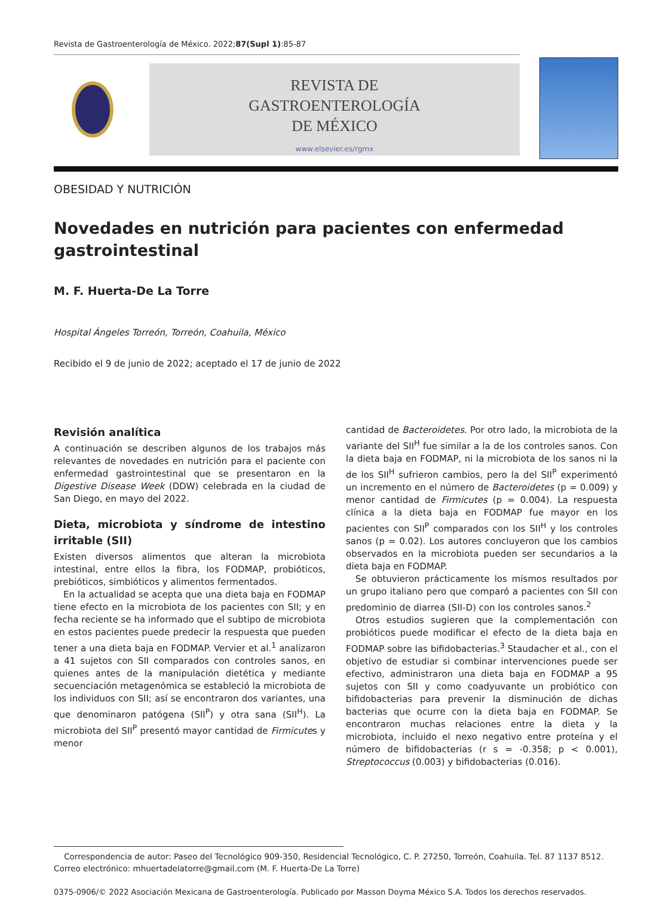Revista de Gastroenterología de México. 2022;87(Supl 1):85-87
REVISTA DE
GASTROENTEROLOGÍA
DE MÉXICO
www.elsevier.es/rgmx
OBESIDAD Y NUTRICIÓN
Novedades en nutrición para pacientes con enfermedad gastrointestinal
M. F. Huerta-De La Torre
Hospital Ángeles Torreón, Torreón, Coahuila, México
Recibido el 9 de junio de 2022; aceptado el 17 de junio de 2022
Revisión analítica
A continuación se describen algunos de los trabajos más relevantes de novedades en nutrición para el paciente con enfermedad gastrointestinal que se presentaron en la Digestive Disease Week (DDW) celebrada en la ciudad de San Diego, en mayo del 2022.
Dieta, microbiota y síndrome de intestino irritable (SII)
Existen diversos alimentos que alteran la microbiota intestinal, entre ellos la fibra, los FODMAP, probióticos, prebióticos, simbióticos y alimentos fermentados.
En la actualidad se acepta que una dieta baja en FODMAP tiene efecto en la microbiota de los pacientes con SII; y en fecha reciente se ha informado que el subtipo de microbiota en estos pacientes puede predecir la respuesta que pueden tener a una dieta baja en FODMAP. Vervier et al.<sup>1</sup> analizaron a 41 sujetos con SII comparados con controles sanos, en quienes antes de la manipulación dietética y mediante secuenciación metagenómica se estableció la microbiota de los individuos con SII; así se encontraron dos variantes, una que denominaron patógena (SII<sup>P</sup>) y otra sana (SII<sup>H</sup>). La microbiota del SII<sup>P</sup> presentó mayor cantidad de Firmicutes y menor
cantidad de Bacteroidetes. Por otro lado, la microbiota de la variante del SII<sup>H</sup> fue similar a la de los controles sanos. Con la dieta baja en FODMAP, ni la microbiota de los sanos ni la de los SII<sup>H</sup> sufrieron cambios, pero la del SII<sup>P</sup> experimentó un incremento en el número de Bacteroidetes (p = 0.009) y menor cantidad de Firmicutes (p = 0.004). La respuesta clínica a la dieta baja en FODMAP fue mayor en los pacientes con SII<sup>P</sup> comparados con los SII<sup>H</sup> y los controles sanos (p = 0.02). Los autores concluyeron que los cambios observados en la microbiota pueden ser secundarios a la dieta baja en FODMAP.
Se obtuvieron prácticamente los mismos resultados por un grupo italiano pero que comparó a pacientes con SII con predominio de diarrea (SII-D) con los controles sanos.<sup>2</sup>
Otros estudios sugieren que la complementación con probióticos puede modificar el efecto de la dieta baja en FODMAP sobre las bifidobacterias.<sup>3</sup> Staudacher et al., con el objetivo de estudiar si combinar intervenciones puede ser efectivo, administraron una dieta baja en FODMAP a 95 sujetos con SII y como coadyuvante un probiótico con bifidobacterias para prevenir la disminución de dichas bacterias que ocurre con la dieta baja en FODMAP. Se encontraron muchas relaciones entre la dieta y la microbiota, incluido el nexo negativo entre proteína y el número de bifidobacterias (r s = -0.358; p < 0.001), Streptococcus (0.003) y bifidobacterias (0.016).
Correspondencia de autor: Paseo del Tecnológico 909-350, Residencial Tecnológico, C. P. 27250, Torreón, Coahuila. Tel. 87 1137 8512.
Correo electrónico: mhuertadelatorre@gmail.com (M. F. Huerta-De La Torre)
0375-0906/© 2022 Asociación Mexicana de Gastroenterología. Publicado por Masson Doyma México S.A. Todos los derechos reservados.